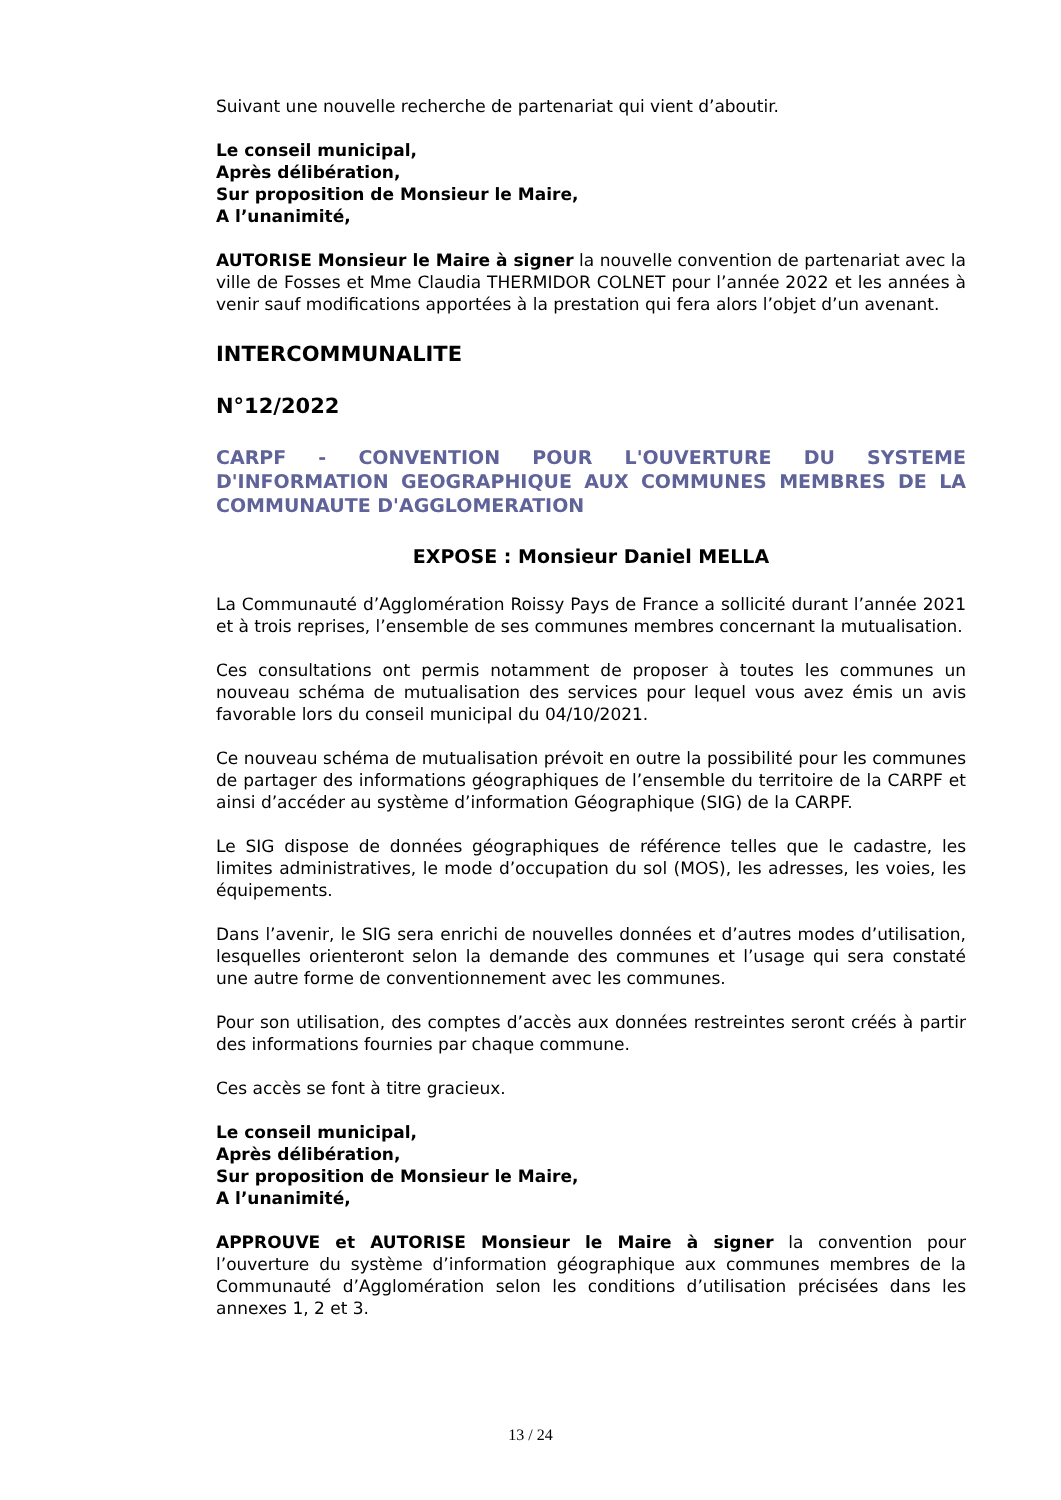Suivant une nouvelle recherche de partenariat qui vient d’aboutir.
Le conseil municipal,
Après délibération,
Sur proposition de Monsieur le Maire,
A l’unanimité,
AUTORISE Monsieur le Maire à signer la nouvelle convention de partenariat avec la ville de Fosses et Mme Claudia THERMIDOR COLNET pour l’année 2022 et les années à venir sauf modifications apportées à la prestation qui fera alors l’objet d’un avenant.
INTERCOMMUNALITE
N°12/2022
CARPF - CONVENTION POUR L'OUVERTURE DU SYSTEME D'INFORMATION GEOGRAPHIQUE AUX COMMUNES MEMBRES DE LA COMMUNAUTE D'AGGLOMERATION
EXPOSE : Monsieur Daniel MELLA
La Communauté d’Agglomération Roissy Pays de France a sollicité durant l’année 2021 et à trois reprises, l’ensemble de ses communes membres concernant la mutualisation.
Ces consultations ont permis notamment de proposer à toutes les communes un nouveau schéma de mutualisation des services pour lequel vous avez émis un avis favorable lors du conseil municipal du 04/10/2021.
Ce nouveau schéma de mutualisation prévoit en outre la possibilité pour les communes de partager des informations géographiques de l’ensemble du territoire de la CARPF et ainsi d’accéder au système d’information Géographique (SIG) de la CARPF.
Le SIG dispose de données géographiques de référence telles que le cadastre, les limites administratives, le mode d’occupation du sol (MOS), les adresses, les voies, les équipements.
Dans l’avenir, le SIG sera enrichi de nouvelles données et d’autres modes d’utilisation, lesquelles orienteront selon la demande des communes et l’usage qui sera constaté une autre forme de conventionnement avec les communes.
Pour son utilisation, des comptes d’accès aux données restreintes seront créés à partir des informations fournies par chaque commune.
Ces accès se font à titre gracieux.
Le conseil municipal,
Après délibération,
Sur proposition de Monsieur le Maire,
A l’unanimité,
APPROUVE et AUTORISE Monsieur le Maire à signer la convention pour l’ouverture du système d’information géographique aux communes membres de la Communauté d’Agglomération selon les conditions d’utilisation précisées dans les annexes 1, 2 et 3.
13 / 24